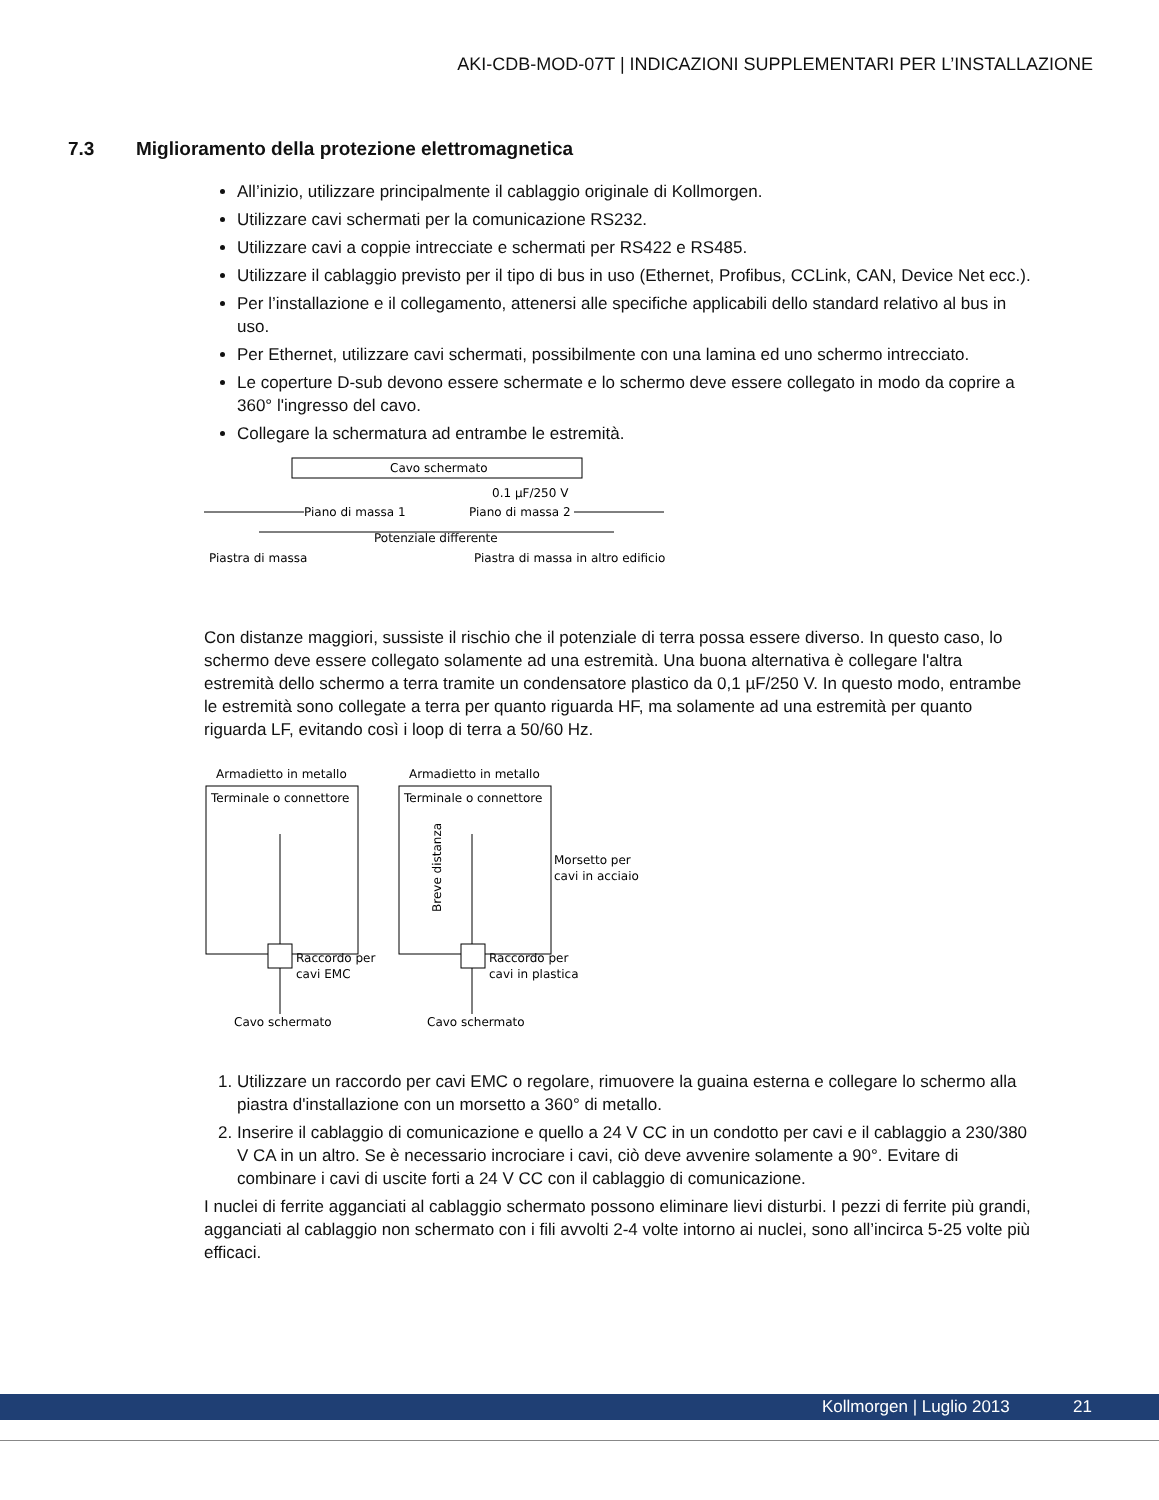AKI-CDB-MOD-07T | INDICAZIONI SUPPLEMENTARI PER L’INSTALLAZIONE
7.3 Miglioramento della protezione elettromagnetica
All’inizio, utilizzare principalmente il cablaggio originale di Kollmorgen.
Utilizzare cavi schermati per la comunicazione RS232.
Utilizzare cavi a coppie intrecciate e schermati per RS422 e RS485.
Utilizzare il cablaggio previsto per il tipo di bus in uso (Ethernet, Profibus, CCLink, CAN, Device Net ecc.).
Per l’installazione e il collegamento, attenersi alle specifiche applicabili dello standard relativo al bus in uso.
Per Ethernet, utilizzare cavi schermati, possibilmente con una lamina ed uno schermo intrecciato.
Le coperture D-sub devono essere schermate e lo schermo deve essere collegato in modo da coprire a 360° l'ingresso del cavo.
Collegare la schermatura ad entrambe le estremità.
Cavo schermato
0.1 µF/250 V
Piano di massa 1
Piano di massa 2
Potenziale differente
Piastra di massa
Piastra di massa in altro edificio
Con distanze maggiori, sussiste il rischio che il potenziale di terra possa essere diverso. In questo caso, lo schermo deve essere collegato solamente ad una estremità. Una buona alternativa è collegare l'altra estremità dello schermo a terra tramite un condensatore plastico da 0,1 µF/250 V. In questo modo, entrambe le estremità sono collegate a terra per quanto riguarda HF, ma solamente ad una estremità per quanto riguarda LF, evitando così i loop di terra a 50/60 Hz.
Armadietto in metallo
Armadietto in metallo
Terminale o connettore
Terminale o connettore
Breve distanza
Morsetto per
cavi in acciaio
Raccordo per
cavi EMC
Raccordo per
cavi in plastica
Cavo schermato
Cavo schermato
1. Utilizzare un raccordo per cavi EMC o regolare, rimuovere la guaina esterna e collegare lo schermo alla piastra d'installazione con un morsetto a 360° di metallo.
2. Inserire il cablaggio di comunicazione e quello a 24 V CC in un condotto per cavi e il cablaggio a 230/380 V CA in un altro. Se è necessario incrociare i cavi, ciò deve avvenire solamente a 90°. Evitare di combinare i cavi di uscite forti a 24 V CC con il cablaggio di comunicazione.
I nuclei di ferrite agganciati al cablaggio schermato possono eliminare lievi disturbi. I pezzi di ferrite più grandi, agganciati al cablaggio non schermato con i fili avvolti 2-4 volte intorno ai nuclei, sono all’incirca 5-25 volte più efficaci.
Kollmorgen | Luglio 2013 21